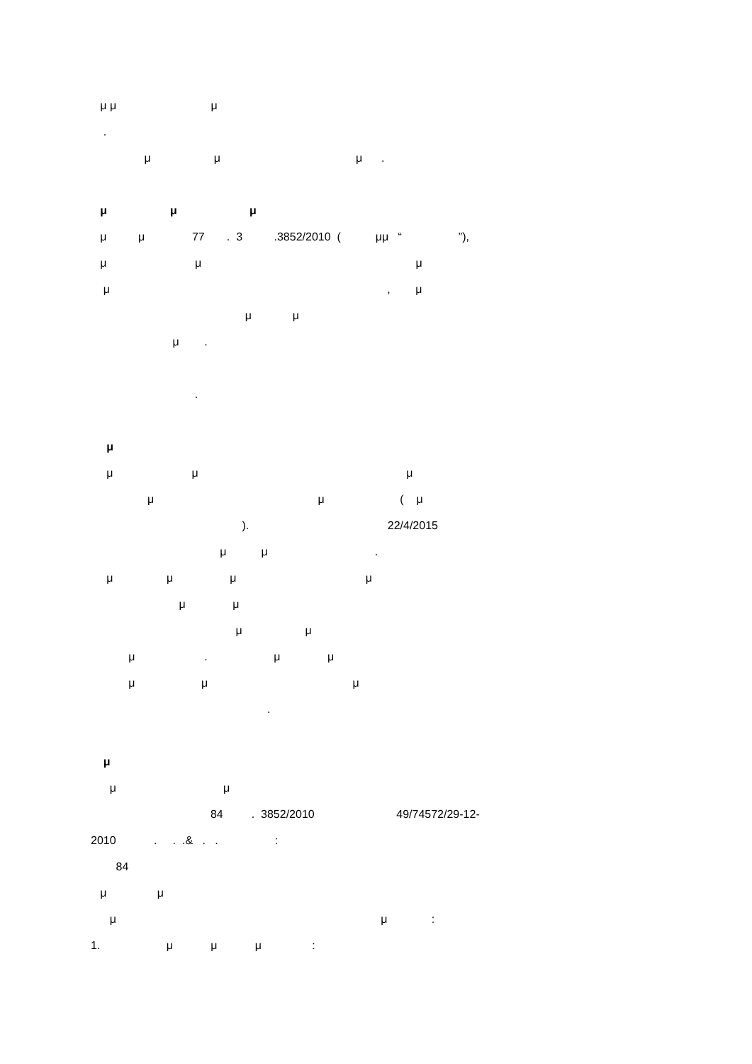μ μ μ
.
μ μ μ .
μ μ μ
μ μ 77 . 3 .3852/2010 ( μμ “ ”),
μ μ μ
μ , μ
μ μ
μ .
.
μ
μ μ μ
μ μ ( μ
). 22/4/2015
μ μ .
μ μ μ μ
μ μ
μ μ
μ . μ μ
μ μ μ
.
μ
μ μ
84 . 3852/2010 49/74572/29-12-
2010 . . .& . . :
84
μ μ
μ μ :
1. μ μ μ :